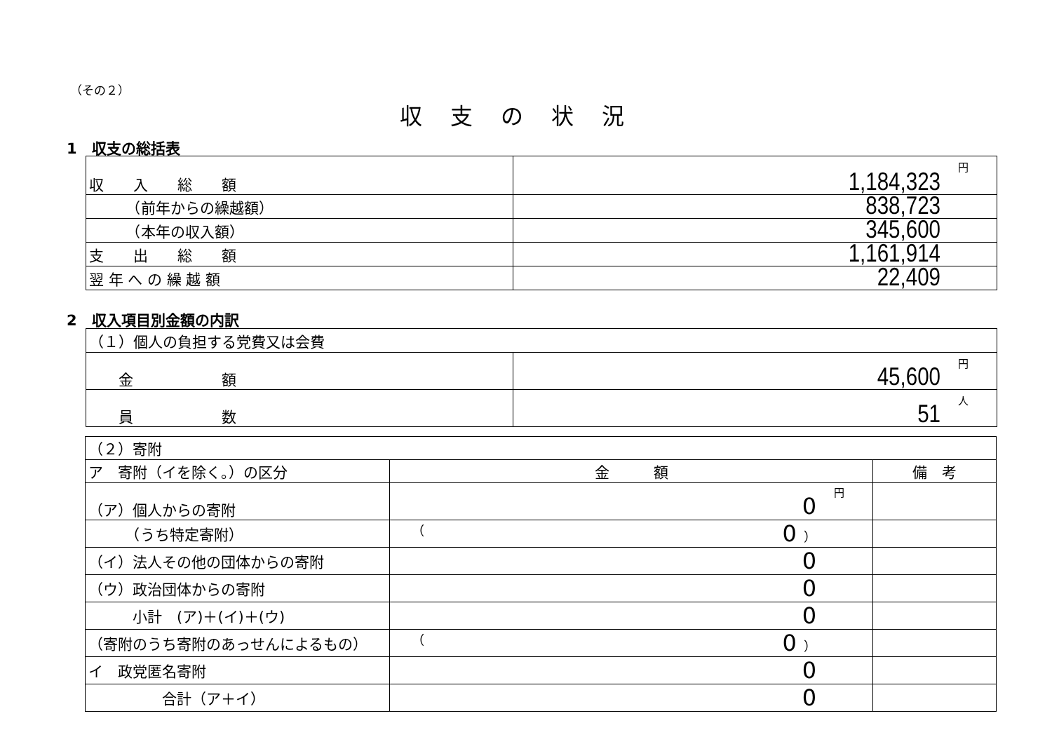（その２）
収支の状況
1　収支の総括表
| 収 入 総 額 | 円 1,184,323 |
| （前年からの繰越額） | 838,723 |
| （本年の収入額） | 345,600 |
| 支 出 総 額 | 1,161,914 |
| 翌 年 へ の 繰 越 額 | 22,409 |
2　収入項目別金額の内訳
| （１）個人の負担する党費又は会費 | |
| 金 額 | 円 45,600 |
| 員 数 | 人 51 |
| （２）寄附 | | |
| ア 寄附（イを除く。）の区分 | 金 額 | 備 考 |
| （ア）個人からの寄附 | 円 0 | |
| （うち特定寄附） | （ 0 ） | |
| （イ）法人その他の団体からの寄附 | 0 | |
| （ウ）政治団体からの寄附 | 0 | |
| 小計 (ア)＋(イ)＋(ウ) | 0 | |
| （寄附のうち寄附のあっせんによるもの） | （ 0 ） | |
| イ 政党匿名寄附 | 0 | |
| 合計（ア＋イ） | 0 | |